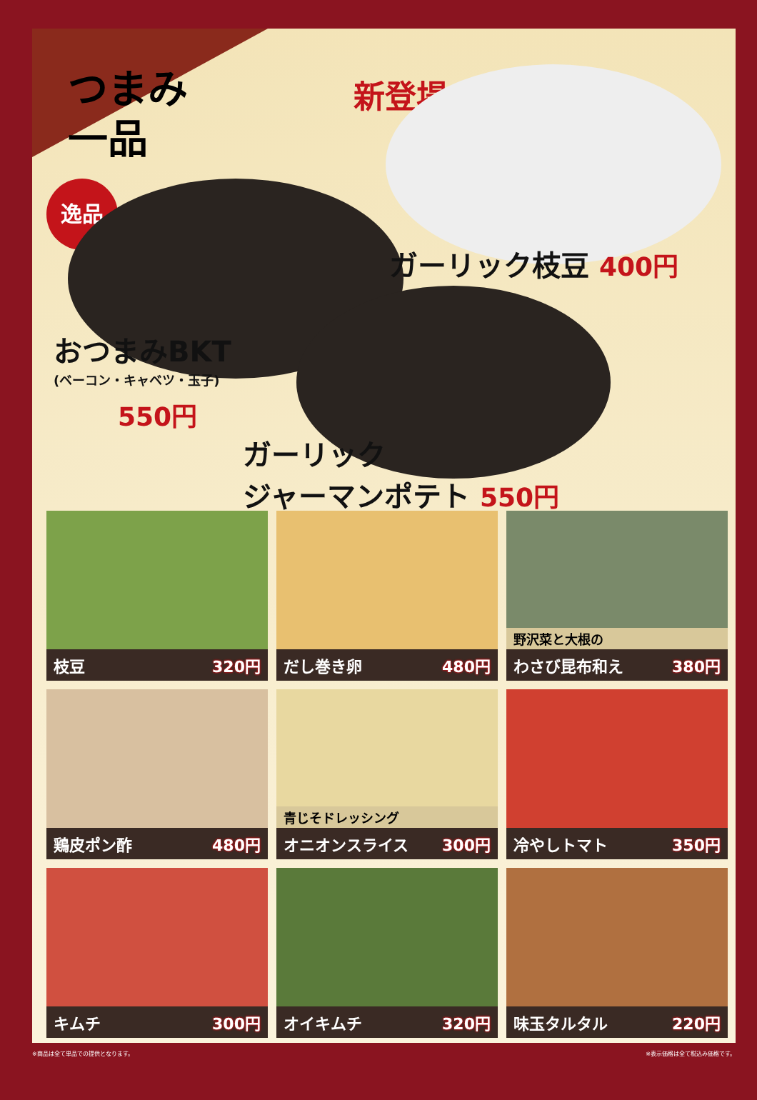つまみ
一品
新登場!!
逸品
ガーリック枝豆 400円
おつまみBKT
(ベーコン・キャベツ・玉子)
550円
ガーリック
ジャーマンポテト 550円
枝豆 320円
だし巻き卵 480円
野沢菜と大根の
わさび昆布和え 380円
鶏皮ポン酢 480円
青じそドレッシング
オニオンスライス 300円
冷やしトマト 350円
キムチ 300円
オイキムチ 320円
味玉タルタル 220円
※商品は全て単品での提供となります。 ※表示価格は全て税込み価格です。